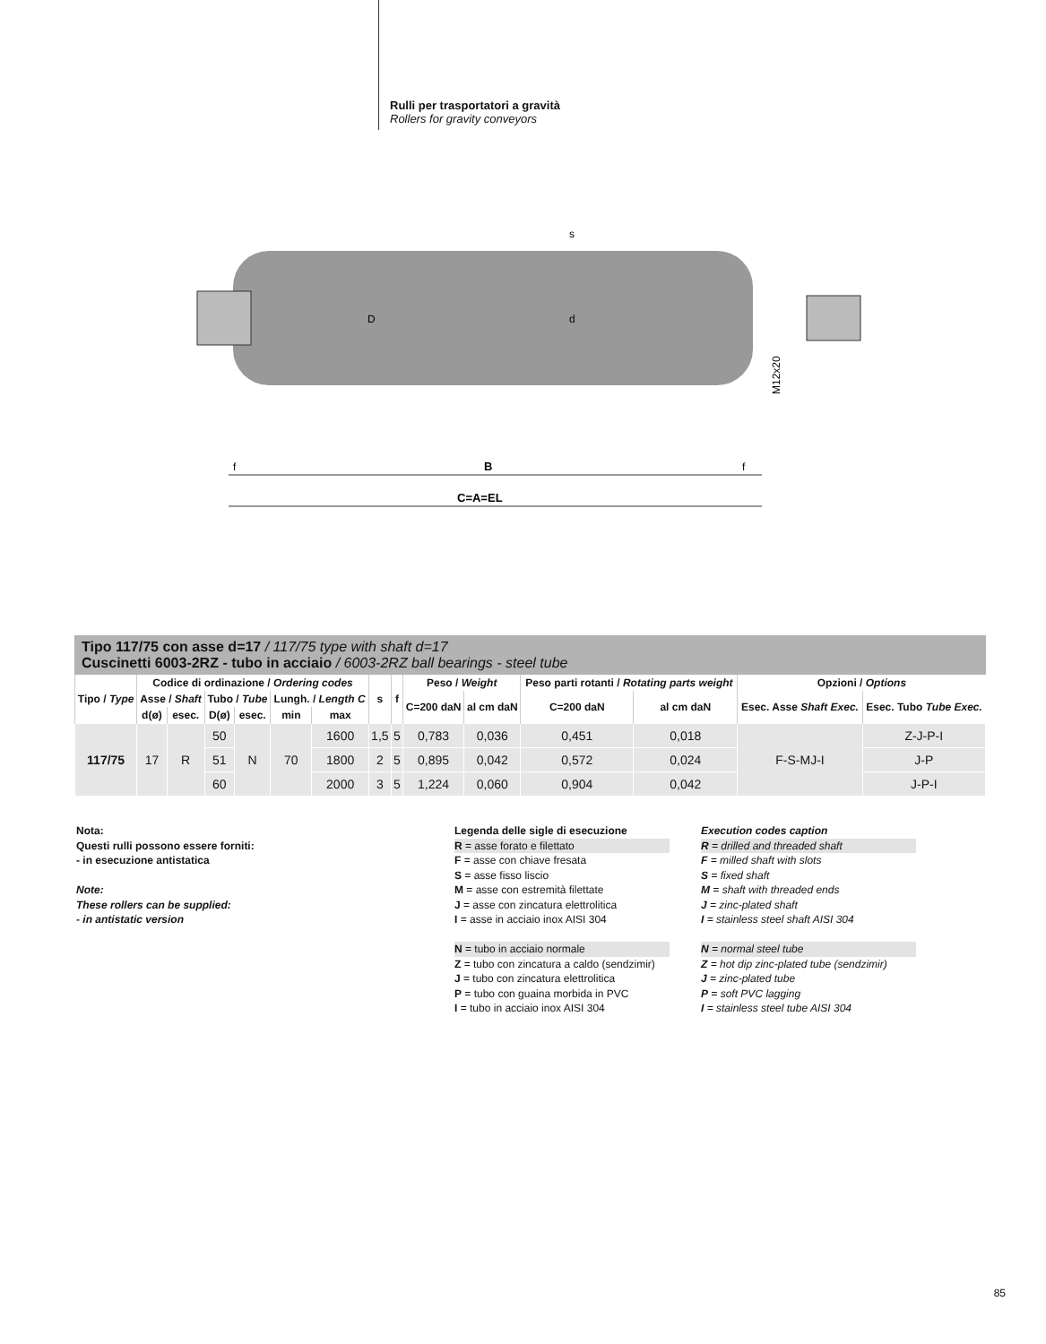Rulli per trasportatori a gravità
Rollers for gravity conveyors
B
C=A=EL
f
f
D
d
s
M12x20
Tipo 117/75 con asse d=17 / 117/75 type with shaft d=17
Cuscinetti 6003-2RZ - tubo in acciaio / 6003-2RZ ball bearings - steel tube
| Tipo / Type | Codice di ordinazione / Ordering codes | | | | | | s | f | Peso / Weight | | Peso parti rotanti / Rotating parts weight | | Opzioni / Options | |
| --- | --- | --- | --- | --- | --- | --- | --- | --- | --- | --- | --- | --- | --- | --- |
| | Asse / Shaft | | Tubo / Tube | | Lungh. / Length C | | | | C=200 daN | al cm daN | C=200 daN | al cm daN | Esec. Asse Shaft Exec. | Esec. Tubo Tube Exec. |
| | d(ø) | esec. | D(ø) | esec. | min | max | | | | | | | | |
| 117/75 | 17 | R | 50 | N | 70 | 1600 | 1,5 | 5 | 0,783 | 0,036 | 0,451 | 0,018 | F-S-MJ-I | Z-J-P-I |
| | | | 51 | | | 1800 | 2 | 5 | 0,895 | 0,042 | 0,572 | 0,024 | | J-P |
| | | | 60 | | | 2000 | 3 | 5 | 1,224 | 0,060 | 0,904 | 0,042 | | J-P-I |
Nota:
Questi rulli possono essere forniti:
- in esecuzione antistatica
Note:
These rollers can be supplied:
- in antistatic version
Legenda delle sigle di esecuzione
R = asse forato e filettato
F = asse con chiave fresata
S = asse fisso liscio
M = asse con estremità filettate
J = asse con zincatura elettrolitica
I = asse in acciaio inox AISI 304
N = tubo in acciaio normale
Z = tubo con zincatura a caldo (sendzimir)
J = tubo con zincatura elettrolitica
P = tubo con guaina morbida in PVC
I = tubo in acciaio inox AISI 304
Execution codes caption
R = drilled and threaded shaft
F = milled shaft with slots
S = fixed shaft
M = shaft with threaded ends
J = zinc-plated shaft
I = stainless steel shaft AISI 304
N = normal steel tube
Z = hot dip zinc-plated tube (sendzimir)
J = zinc-plated tube
P = soft PVC lagging
I = stainless steel tube AISI 304
85